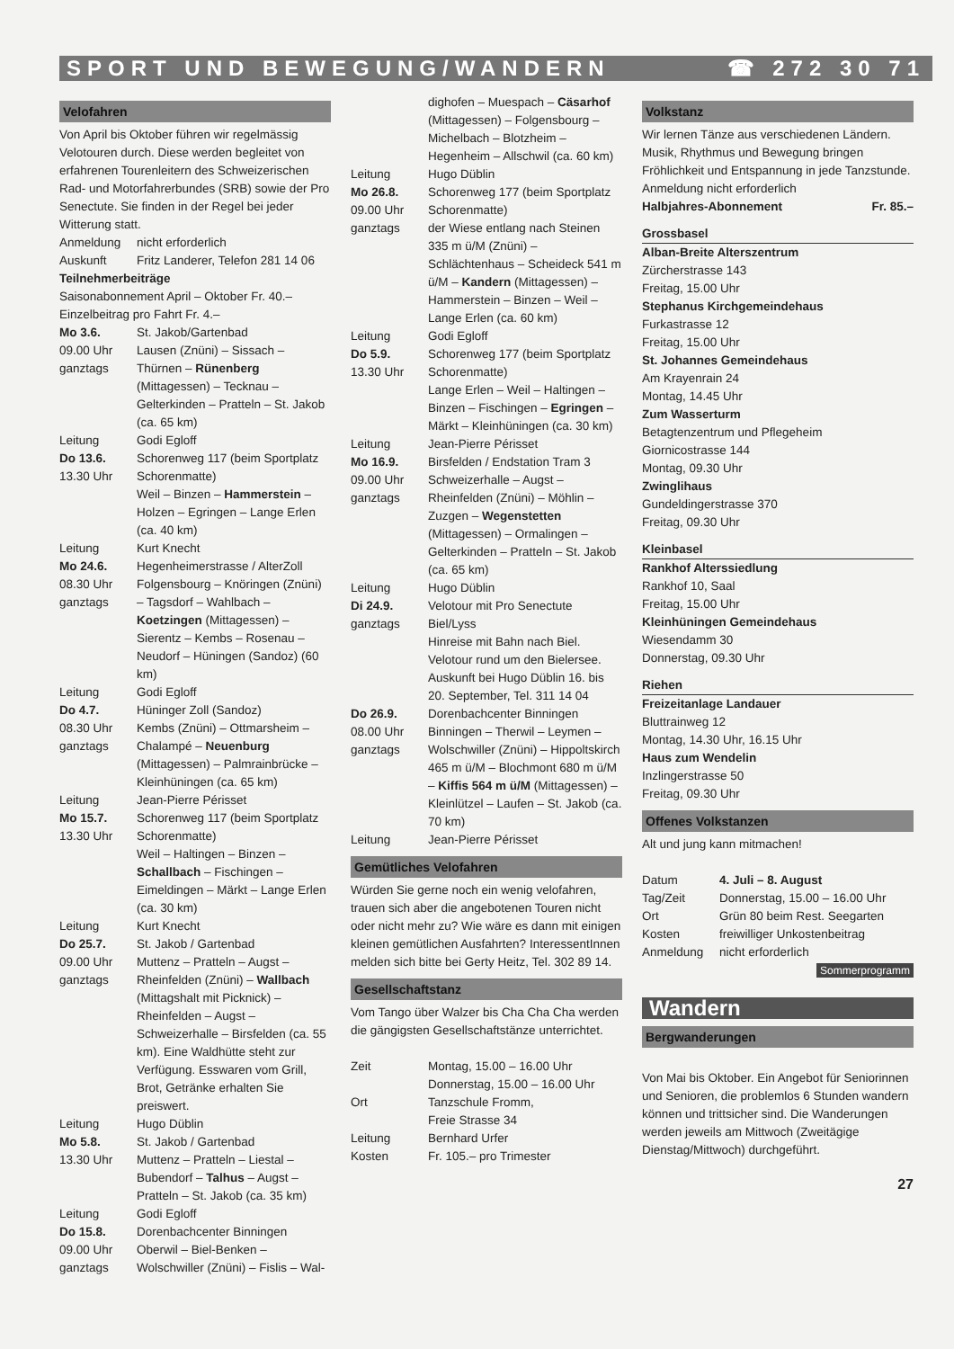SPORT UND BEWEGUNG/WANDERN ☎ 272 30 71
Velofahren
Von April bis Oktober führen wir regelmässig Velotouren durch. Diese werden begleitet von erfahrenen Tourenleitern des Schweizerischen Rad- und Motorfahrerbundes (SRB) sowie der Pro Senectute. Sie finden in der Regel bei jeder Witterung statt.
Anmeldung nicht erforderlich
Auskunft Fritz Landerer, Telefon 281 14 06
Teilnehmerbeiträge
Saisonabonnement April – Oktober Fr. 40.–
Einzelbeitrag pro Fahrt Fr. 4.–
Mo 3.6.
09.00 Uhr
ganztags St. Jakob/Gartenbad
Lausen (Znüni) – Sissach – Thürnen – Rünenberg (Mittagessen) – Tecknau – Gelterkinden – Pratteln – St. Jakob (ca. 65 km)
Leitung Godi Egloff
Do 13.6.
13.30 Uhr Schorenweg 117 (beim Sportplatz Schorenmatte)
Weil – Binzen – Hammerstein – Holzen – Egringen – Lange Erlen (ca. 40 km)
Leitung Kurt Knecht
Mo 24.6.
08.30 Uhr
ganztags Hegenheimerstrasse / AlterZoll
Folgensbourg – Knöringen (Znüni) – Tagsdorf – Wahlbach – Koetzingen (Mittagessen) – Sierentz – Kembs – Rosenau – Neudorf – Hüningen (Sandoz) (60 km)
Leitung Godi Egloff
Do 4.7.
08.30 Uhr
ganztags Hüninger Zoll (Sandoz)
Kembs (Znüni) – Ottmarsheim – Chalampé – Neuenburg (Mittagessen) – Palmrainbrücke – Kleinhüningen (ca. 65 km)
Leitung Jean-Pierre Périsset
Mo 15.7.
13.30 Uhr Schorenweg 117 (beim Sportplatz Schorenmatte)
Weil – Haltingen – Binzen – Schallbach – Fischingen – Eimeldingen – Märkt – Lange Erlen (ca. 30 km)
Leitung Kurt Knecht
Do 25.7.
09.00 Uhr
ganztags St. Jakob / Gartenbad
Muttenz – Pratteln – Augst – Rheinfelden (Znüni) – Wallbach (Mittagshalt mit Picknick) – Rheinfelden – Augst – Schweizerhalle – Birsfelden (ca. 55 km). Eine Waldhütte steht zur Verfügung. Esswaren vom Grill, Brot, Getränke erhalten Sie preiswert.
Leitung Hugo Düblin
Mo 5.8.
13.30 Uhr St. Jakob / Gartenbad
Muttenz – Pratteln – Liestal – Bubendorf – Talhus – Augst – Pratteln – St. Jakob (ca. 35 km)
Leitung Godi Egloff
Do 15.8.
09.00 Uhr
ganztags Dorenbachcenter Binningen
Oberwil – Biel-Benken – Wolschwiller (Znüni) – Fislis – Wal-
dighofen – Muespach – Cäsarhof (Mittagessen) – Folgensbourg – Michelbach – Blotzheim – Hegenheim – Allschwil (ca. 60 km)
Leitung Hugo Düblin
Mo 26.8.
09.00 Uhr
ganztags Schorenweg 177 (beim Sportplatz Schorenmatte)
der Wiese entlang nach Steinen 335 m ü/M (Znüni) – Schlächtenhaus – Scheideck 541 m ü/M – Kandern (Mittagessen) – Hammerstein – Binzen – Weil – Lange Erlen (ca. 60 km)
Leitung Godi Egloff
Do 5.9.
13.30 Uhr Schorenweg 177 (beim Sportplatz Schorenmatte)
Lange Erlen – Weil – Haltingen – Binzen – Fischingen – Egringen – Märkt – Kleinhüningen (ca. 30 km)
Leitung Jean-Pierre Périsset
Mo 16.9.
09.00 Uhr
ganztags Birsfelden / Endstation Tram 3
Schweizerhalle – Augst – Rheinfelden (Znüni) – Möhlin – Zuzgen – Wegenstetten (Mittagessen) – Ormalingen – Gelterkinden – Pratteln – St. Jakob (ca. 65 km)
Leitung Hugo Düblin
Di 24.9.
ganztags Velotour mit Pro Senectute Biel/Lyss
Hinreise mit Bahn nach Biel. Velotour rund um den Bielersee. Auskunft bei Hugo Düblin 16. bis 20. September, Tel. 311 14 04
Do 26.9.
08.00 Uhr
ganztags Dorenbachcenter Binningen
Binningen – Therwil – Leymen – Wolschwiller (Znüni) – Hippoltskirch 465 m ü/M – Blochmont 680 m ü/M – Kiffis 564 m ü/M (Mittagessen) – Kleinlützel – Laufen – St. Jakob (ca. 70 km)
Leitung Jean-Pierre Périsset
Gemütliches Velofahren
Würden Sie gerne noch ein wenig velofahren, trauen sich aber die angebotenen Touren nicht oder nicht mehr zu? Wie wäre es dann mit einigen kleinen gemütlichen Ausfahrten? InteressentInnen melden sich bitte bei Gerty Heitz, Tel. 302 89 14.
Gesellschaftstanz
Vom Tango über Walzer bis Cha Cha Cha werden die gängigsten Gesellschaftstänze unterrichtet.
Zeit Montag, 15.00 – 16.00 Uhr
Donnerstag, 15.00 – 16.00 Uhr
Ort Tanzschule Fromm,
Freie Strasse 34
Leitung Bernhard Urfer
Kosten Fr. 105.– pro Trimester
Volkstanz
Wir lernen Tänze aus verschiedenen Ländern. Musik, Rhythmus und Bewegung bringen Fröhlichkeit und Entspannung in jede Tanzstunde.
Anmeldung nicht erforderlich
Halbjahres-Abonnement Fr. 85.–
Grossbasel
Alban-Breite Alterszentrum
Zürcherstrasse 143
Freitag, 15.00 Uhr
Stephanus Kirchgemeindehaus
Furkastrasse 12
Freitag, 15.00 Uhr
St. Johannes Gemeindehaus
Am Krayenrain 24
Montag, 14.45 Uhr
Zum Wasserturm
Betagtenzentrum und Pflegeheim
Giornicostrasse 144
Montag, 09.30 Uhr
Zwinglihaus
Gundeldingerstrasse 370
Freitag, 09.30 Uhr
Kleinbasel
Rankhof Alterssiedlung
Rankhof 10, Saal
Freitag, 15.00 Uhr
Kleinhüningen Gemeindehaus
Wiesendamm 30
Donnerstag, 09.30 Uhr
Riehen
Freizeitanlage Landauer
Bluttrainweg 12
Montag, 14.30 Uhr, 16.15 Uhr
Haus zum Wendelin
Inzlingerstrasse 50
Freitag, 09.30 Uhr
Offenes Volkstanzen
Alt und jung kann mitmachen!
Datum 4. Juli – 8. August
Tag/Zeit Donnerstag, 15.00 – 16.00 Uhr
Ort Grün 80 beim Rest. Seegarten
Kosten freiwilliger Unkostenbeitrag
Anmeldung nicht erforderlich
Sommerprogramm
Wandern
Bergwanderungen
Von Mai bis Oktober. Ein Angebot für Seniorinnen und Senioren, die problemlos 6 Stunden wandern können und trittsicher sind. Die Wanderungen werden jeweils am Mittwoch (Zweitägige Dienstag/Mittwoch) durchgeführt.
27